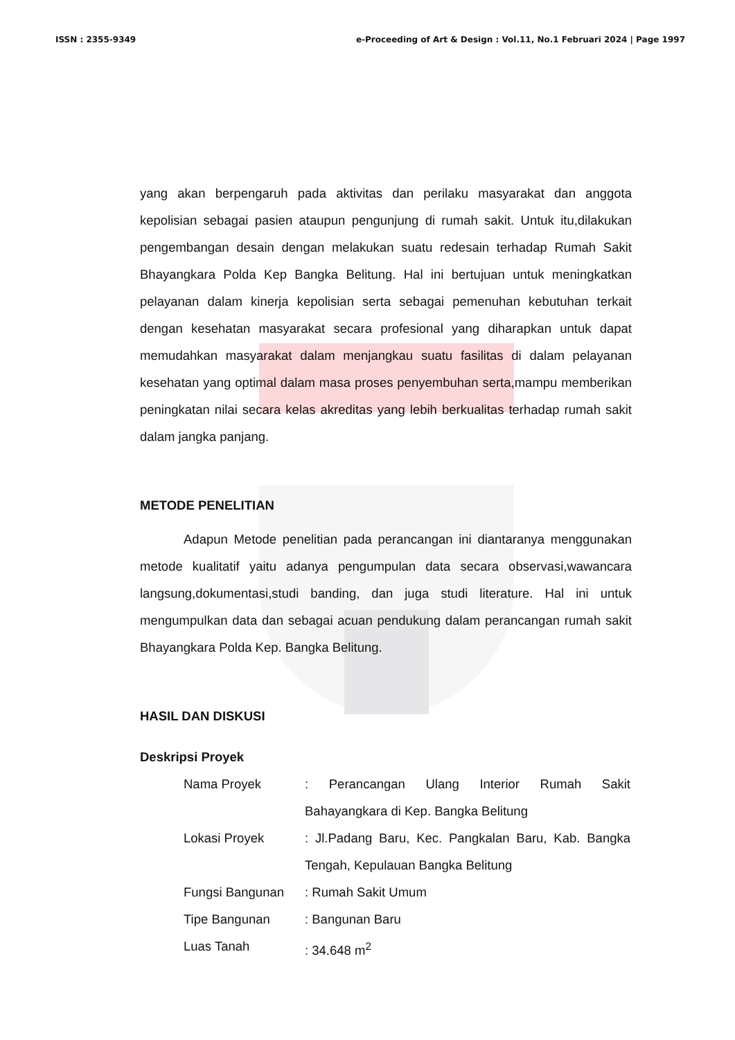ISSN : 2355-9349 e-Proceeding of Art & Design : Vol.11, No.1 Februari 2024 | Page 1997
yang akan berpengaruh pada aktivitas dan perilaku masyarakat dan anggota kepolisian sebagai pasien ataupun pengunjung di rumah sakit. Untuk itu,dilakukan pengembangan desain dengan melakukan suatu redesain terhadap Rumah Sakit Bhayangkara Polda Kep Bangka Belitung. Hal ini bertujuan untuk meningkatkan pelayanan dalam kinerja kepolisian serta sebagai pemenuhan kebutuhan terkait dengan kesehatan masyarakat secara profesional yang diharapkan untuk dapat memudahkan masyarakat dalam menjangkau suatu fasilitas di dalam pelayanan kesehatan yang optimal dalam masa proses penyembuhan serta,mampu memberikan peningkatan nilai secara kelas akreditas yang lebih berkualitas terhadap rumah sakit dalam jangka panjang.
METODE PENELITIAN
Adapun Metode penelitian pada perancangan ini diantaranya menggunakan metode kualitatif yaitu adanya pengumpulan data secara observasi,wawancara langsung,dokumentasi,studi banding, dan juga studi literature. Hal ini untuk mengumpulkan data dan sebagai acuan pendukung dalam perancangan rumah sakit Bhayangkara Polda Kep. Bangka Belitung.
HASIL DAN DISKUSI
Deskripsi Proyek
| Nama Proyek | : Perancangan Ulang Interior Rumah Sakit Bahayangkara di Kep. Bangka Belitung |
| Lokasi Proyek | : Jl.Padang Baru, Kec. Pangkalan Baru, Kab. Bangka Tengah, Kepulauan Bangka Belitung |
| Fungsi Bangunan | : Rumah Sakit Umum |
| Tipe Bangunan | : Bangunan Baru |
| Luas Tanah | : 34.648 m<sup>2</sup> |